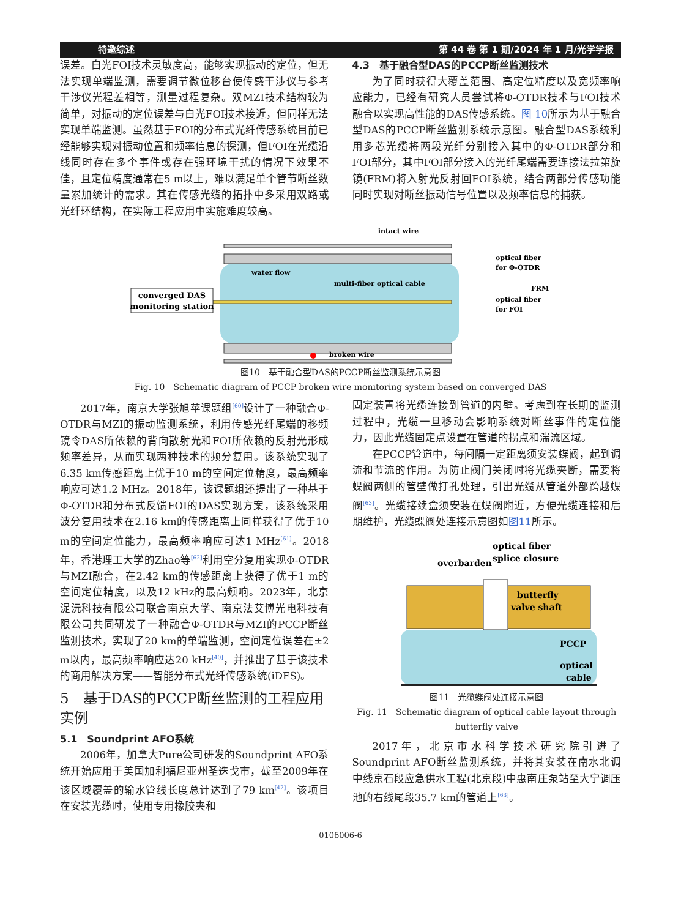特邀综述 第 44 卷 第 1 期/2024 年 1 月/光学学报
误差。白光FOI技术灵敏度高，能够实现振动的定位，但无法实现单端监测，需要调节微位移台使传感干涉仪与参考干涉仪光程差相等，测量过程复杂。双MZI技术结构较为简单，对振动的定位误差与白光FOI技术接近，但同样无法实现单端监测。虽然基于FOI的分布式光纤传感系统目前已经能够实现对振动位置和频率信息的探测，但FOI在光缆沿线同时存在多个事件或存在强环境干扰的情况下效果不佳，且定位精度通常在5 m以上，难以满足单个管节断丝数量累加统计的需求。其在传感光缆的拓扑中多采用双路或光纤环结构，在实际工程应用中实施难度较高。
4.3　基于融合型DAS的PCCP断丝监测技术
为了同时获得大覆盖范围、高定位精度以及宽频率响应能力，已经有研究人员尝试将Φ-OTDR技术与FOI技术融合以实现高性能的DAS传感系统。图 10所示为基于融合型DAS的PCCP断丝监测系统示意图。融合型DAS系统利用多芯光缆将两段光纤分别接入其中的Φ-OTDR部分和FOI部分，其中FOI部分接入的光纤尾端需要连接法拉第旋镜(FRM)将入射光反射回FOI系统，结合两部分传感功能同时实现对断丝振动信号位置以及频率信息的捕获。
converged DAS
monitoring station
intact wire
water flow
multi-fiber optical cable
optical fiber
for Φ-OTDR
FRM
optical fiber
for FOI
broken wire
图10　基于融合型DAS的PCCP断丝监测系统示意图
Fig. 10　Schematic diagram of PCCP broken wire monitoring system based on converged DAS
2017年，南京大学张旭苹课题组<sup>[60]</sup>设计了一种融合Φ-OTDR与MZI的振动监测系统，利用传感光纤尾端的移频镜令DAS所依赖的背向散射光和FOI所依赖的反射光形成频率差异，从而实现两种技术的频分复用。该系统实现了6.35 km传感距离上优于10 m的空间定位精度，最高频率响应可达1.2 MHz。2018年，该课题组还提出了一种基于Φ-OTDR和分布式反馈FOI的DAS实现方案，该系统采用波分复用技术在2.16 km的传感距离上同样获得了优于10 m的空间定位能力，最高频率响应可达1 MHz<sup>[61]</sup>。2018年，香港理工大学的Zhao等<sup>[62]</sup>利用空分复用实现Φ-OTDR与MZI融合，在2.42 km的传感距离上获得了优于1 m的空间定位精度，以及12 kHz的最高频响。2023年，北京浞沅科技有限公司联合南京大学、南京法艾博光电科技有限公司共同研发了一种融合Φ-OTDR与MZI的PCCP断丝监测技术，实现了20 km的单端监测，空间定位误差在±2 m以内，最高频率响应达20 kHz<sup>[40]</sup>，并推出了基于该技术的商用解决方案——智能分布式光纤传感系统(iDFS)。
5　基于DAS的PCCP断丝监测的工程应用实例
5.1　Soundprint AFO系统
2006年，加拿大Pure公司研发的Soundprint AFO系统开始应用于美国加利福尼亚州圣迭戈市，截至2009年在该区域覆盖的输水管线长度总计达到了79 km<sup>[42]</sup>。该项目在安装光缆时，使用专用橡胶夹和
固定装置将光缆连接到管道的内壁。考虑到在长期的监测过程中，光缆一旦移动会影响系统对断丝事件的定位能力，因此光缆固定点设置在管道的拐点和湍流区域。
在PCCP管道中，每间隔一定距离须安装蝶阀，起到调流和节流的作用。为防止阀门关闭时将光缆夹断，需要将蝶阀两侧的管壁做打孔处理，引出光缆从管道外部跨越蝶阀<sup>[63]</sup>。光缆接续盒须安装在蝶阀附近，方便光缆连接和后期维护，光缆蝶阀处连接示意图如图11所示。
optical fiber
splice closure
overbarden
butterfly
valve shaft
PCCP
optical
cable
图11　光缆蝶阀处连接示意图
Fig. 11　Schematic diagram of optical cable layout through butterfly valve
2017年，北京市水科学技术研究院引进了Soundprint AFO断丝监测系统，并将其安装在南水北调中线京石段应急供水工程(北京段)中惠南庄泵站至大宁调压池的右线尾段35.7 km的管道上<sup>[63]</sup>。
0106006-6